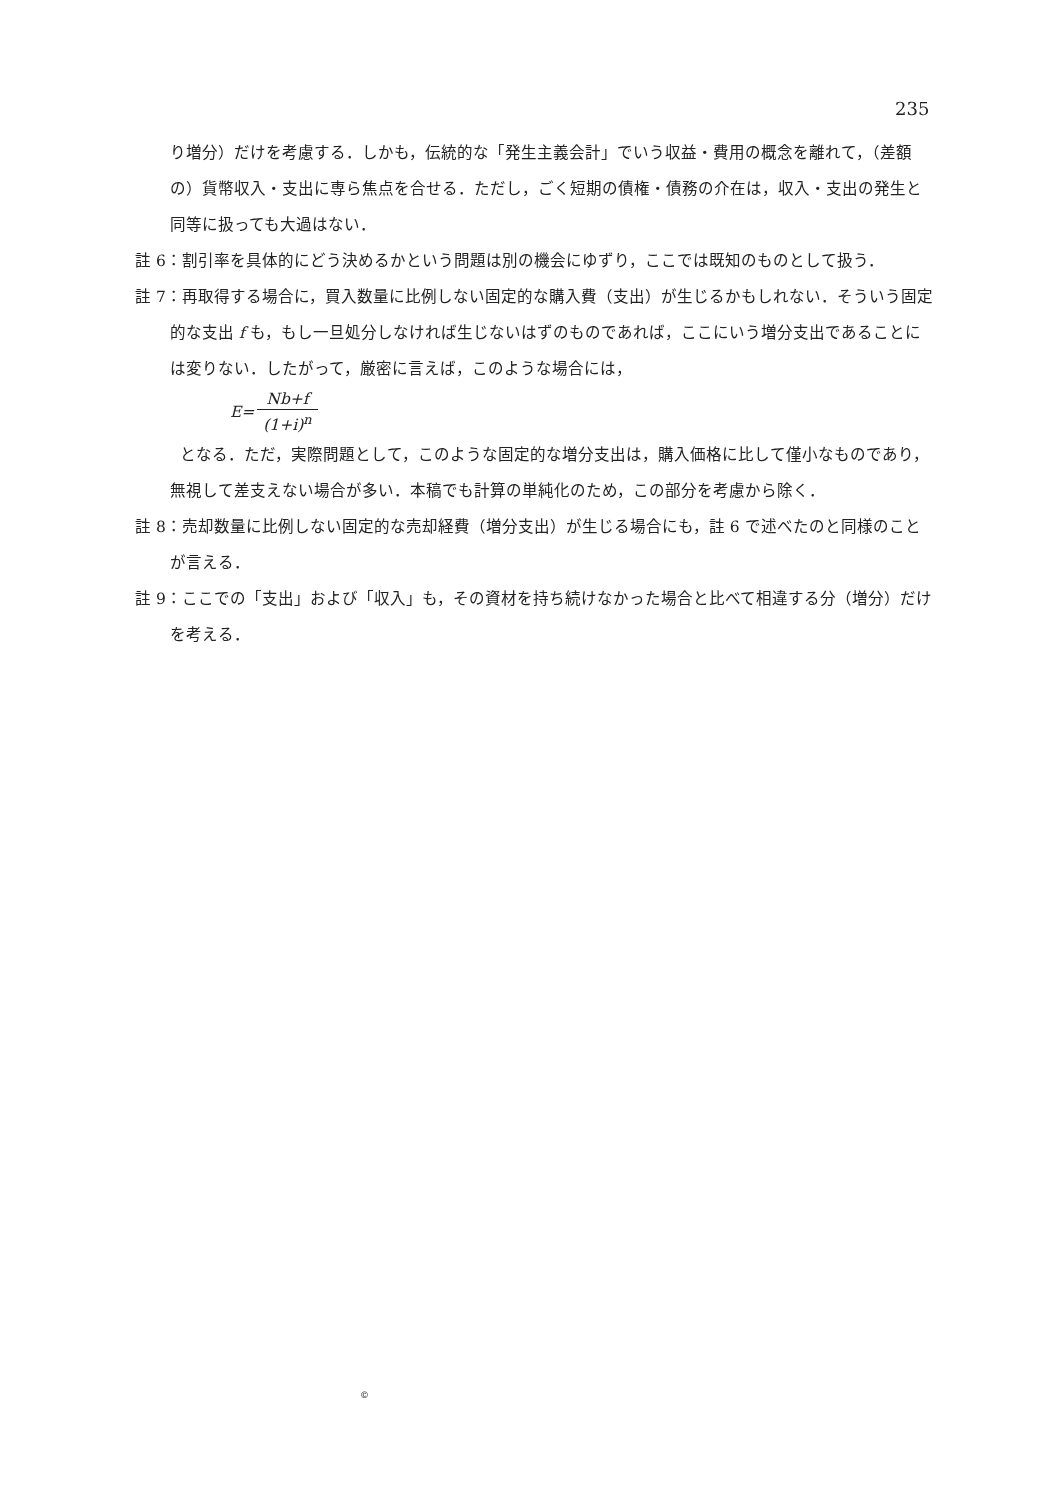235
り増分）だけを考慮する．しかも，伝統的な「発生主義会計」でいう収益・費用の概念を離れて，（差額の）貨幣収入・支出に専ら焦点を合せる．ただし，ごく短期の債権・債務の介在は，収入・支出の発生と同等に扱っても大過はない．
註 6：割引率を具体的にどう決めるかという問題は別の機会にゆずり，ここでは既知のものとして扱う．
註 7：再取得する場合に，買入数量に比例しない固定的な購入費（支出）が生じるかもしれない．そういう固定的な支出 f も，もし一旦処分しなければ生じないはずのものであれば，ここにいう増分支出であることには変りない．したがって，厳密に言えば，このような場合には，
E= Nb+f (1+i)<sup>n</sup>
となる．ただ，実際問題として，このような固定的な増分支出は，購入価格に比して僅小なものであり，無視して差支えない場合が多い．本稿でも計算の単純化のため，この部分を考慮から除く．
註 8：売却数量に比例しない固定的な売却経費（増分支出）が生じる場合にも，註 6 で述べたのと同様のことが言える．
註 9：ここでの「支出」および「収入」も，その資材を持ち続けなかった場合と比べて相違する分（増分）だけを考える．
©